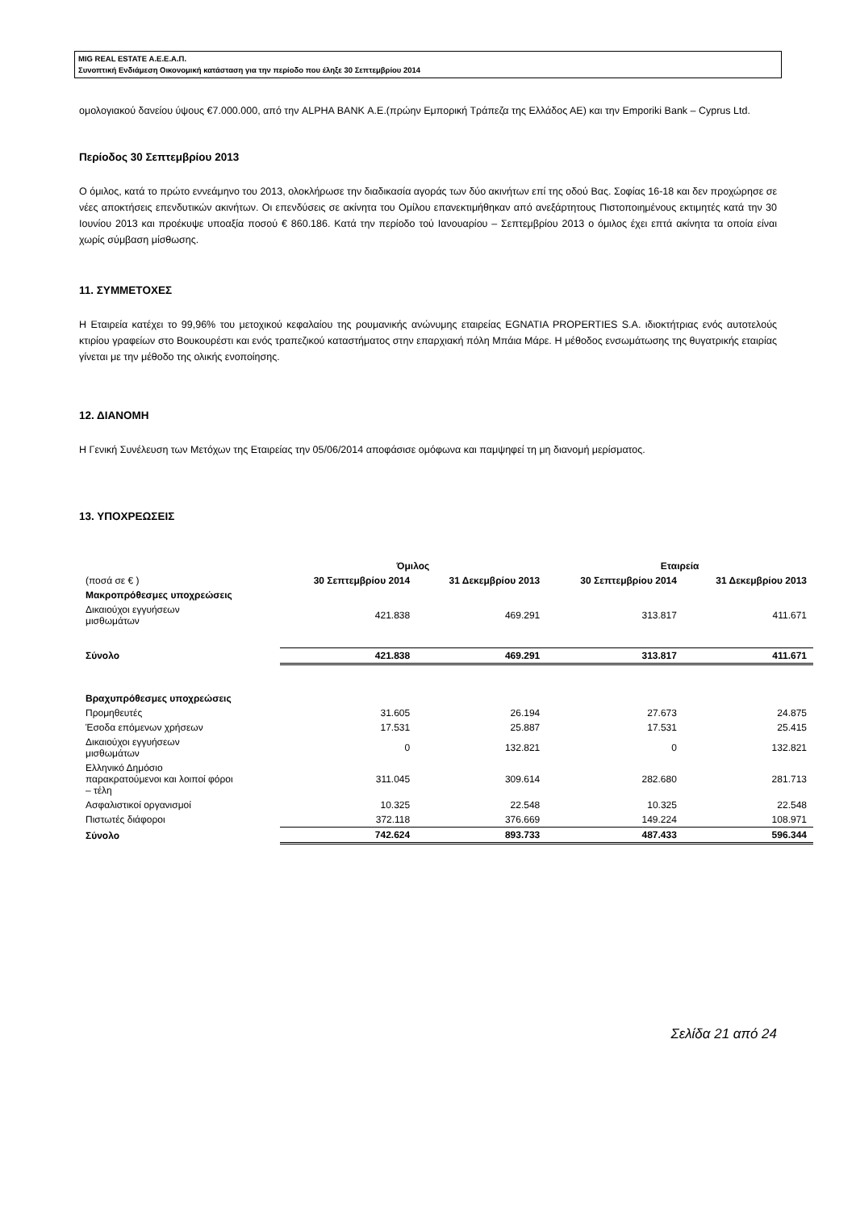MIG REAL ESTATE Α.Ε.Ε.Α.Π.
Συνοπτική Ενδιάμεση Οικονομική κατάσταση για την περίοδο που έληξε 30 Σεπτεμβρίου 2014
ομολογιακού δανείου ύψους €7.000.000, από την ALPHA BANK Α.Ε.(πρώην Εμπορική Τράπεζα της Ελλάδος ΑΕ) και την Emporiki Bank – Cyprus Ltd.
Περίοδος 30 Σεπτεμβρίου 2013
Ο όμιλος, κατά το πρώτο εννεάμηνο του 2013, ολοκλήρωσε την διαδικασία αγοράς των δύο ακινήτων επί της οδού Βας. Σοφίας 16-18 και δεν προχώρησε σε νέες αποκτήσεις επενδυτικών ακινήτων. Οι επενδύσεις σε ακίνητα του Ομίλου επανεκτιμήθηκαν από ανεξάρτητους Πιστοποιημένους εκτιμητές κατά την 30 Ιουνίου 2013 και προέκυψε υποαξία ποσού € 860.186. Κατά την περίοδο τού Ιανουαρίου – Σεπτεμβρίου 2013 ο όμιλος έχει επτά ακίνητα τα οποία είναι χωρίς σύμβαση μίσθωσης.
11. ΣΥΜΜΕΤΟΧΕΣ
Η Εταιρεία κατέχει το 99,96% του μετοχικού κεφαλαίου της ρουμανικής ανώνυμης εταιρείας EGNATIA PROPERTIES S.A. ιδιοκτήτριας ενός αυτοτελούς κτιρίου γραφείων στο Βουκουρέστι και ενός τραπεζικού καταστήματος στην επαρχιακή πόλη Μπάια Μάρε. Η μέθοδος ενσωμάτωσης της θυγατρικής εταιρίας γίνεται με την μέθοδο της ολικής ενοποίησης.
12. ΔΙΑΝΟΜΗ
Η Γενική Συνέλευση των Μετόχων της Εταιρείας την 05/06/2014 αποφάσισε ομόφωνα και παμψηφεί τη μη διανομή μερίσματος.
13. ΥΠΟΧΡΕΩΣΕΙΣ
| | Όμιλος | | Εταιρεία | |
| (ποσά σε € ) | 30 Σεπτεμβρίου 2014 | 31 Δεκεμβρίου 2013 | 30 Σεπτεμβρίου 2014 | 31 Δεκεμβρίου 2013 |
| Μακροπρόθεσμες υποχρεώσεις | | | | |
| Δικαιούχοι εγγυήσεων μισθωμάτων | 421.838 | 469.291 | 313.817 | 411.671 |
| Σύνολο | 421.838 | 469.291 | 313.817 | 411.671 |
| Βραχυπρόθεσμες υποχρεώσεις | | | | |
| Προμηθευτές | 31.605 | 26.194 | 27.673 | 24.875 |
| Έσοδα επόμενων χρήσεων | 17.531 | 25.887 | 17.531 | 25.415 |
| Δικαιούχοι εγγυήσεων μισθωμάτων | 0 | 132.821 | 0 | 132.821 |
| Ελληνικό Δημόσιο παρακρατούμενοι και λοιποί φόροι – τέλη | 311.045 | 309.614 | 282.680 | 281.713 |
| Ασφαλιστικοί οργανισμοί | 10.325 | 22.548 | 10.325 | 22.548 |
| Πιστωτές διάφοροι | 372.118 | 376.669 | 149.224 | 108.971 |
| Σύνολο | 742.624 | 893.733 | 487.433 | 596.344 |
Σελίδα 21 από 24